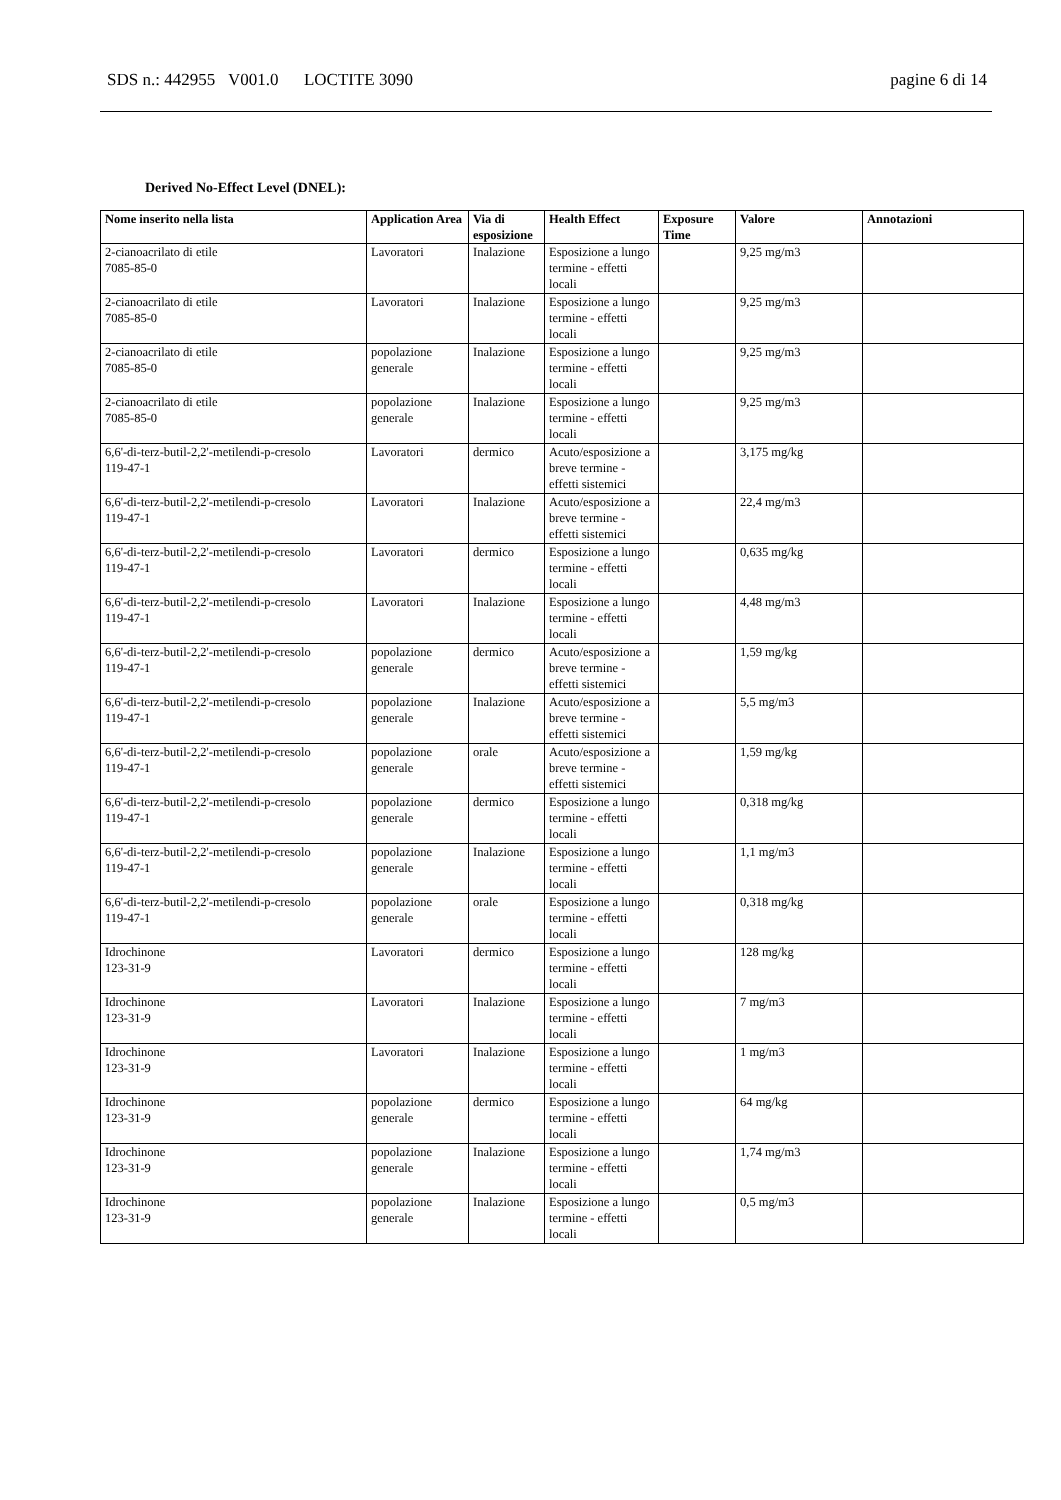SDS n.: 442955 V001.0 LOCTITE 3090 pagine 6 di 14
Derived No-Effect Level (DNEL):
| Nome inserito nella lista | Application Area | Via di esposizione | Health Effect | Exposure Time | Valore | Annotazioni |
| --- | --- | --- | --- | --- | --- | --- |
| 2-cianoacrilato di etile 7085-85-0 | Lavoratori | Inalazione | Esposizione a lungo termine - effetti locali | | 9,25 mg/m3 | |
| 2-cianoacrilato di etile 7085-85-0 | Lavoratori | Inalazione | Esposizione a lungo termine - effetti locali | | 9,25 mg/m3 | |
| 2-cianoacrilato di etile 7085-85-0 | popolazione generale | Inalazione | Esposizione a lungo termine - effetti locali | | 9,25 mg/m3 | |
| 2-cianoacrilato di etile 7085-85-0 | popolazione generale | Inalazione | Esposizione a lungo termine - effetti locali | | 9,25 mg/m3 | |
| 6,6'-di-terz-butil-2,2'-metilendi-p-cresolo 119-47-1 | Lavoratori | dermico | Acuto/esposizione a breve termine - effetti sistemici | | 3,175 mg/kg | |
| 6,6'-di-terz-butil-2,2'-metilendi-p-cresolo 119-47-1 | Lavoratori | Inalazione | Acuto/esposizione a breve termine - effetti sistemici | | 22,4 mg/m3 | |
| 6,6'-di-terz-butil-2,2'-metilendi-p-cresolo 119-47-1 | Lavoratori | dermico | Esposizione a lungo termine - effetti locali | | 0,635 mg/kg | |
| 6,6'-di-terz-butil-2,2'-metilendi-p-cresolo 119-47-1 | Lavoratori | Inalazione | Esposizione a lungo termine - effetti locali | | 4,48 mg/m3 | |
| 6,6'-di-terz-butil-2,2'-metilendi-p-cresolo 119-47-1 | popolazione generale | dermico | Acuto/esposizione a breve termine - effetti sistemici | | 1,59 mg/kg | |
| 6,6'-di-terz-butil-2,2'-metilendi-p-cresolo 119-47-1 | popolazione generale | Inalazione | Acuto/esposizione a breve termine - effetti sistemici | | 5,5 mg/m3 | |
| 6,6'-di-terz-butil-2,2'-metilendi-p-cresolo 119-47-1 | popolazione generale | orale | Acuto/esposizione a breve termine - effetti sistemici | | 1,59 mg/kg | |
| 6,6'-di-terz-butil-2,2'-metilendi-p-cresolo 119-47-1 | popolazione generale | dermico | Esposizione a lungo termine - effetti locali | | 0,318 mg/kg | |
| 6,6'-di-terz-butil-2,2'-metilendi-p-cresolo 119-47-1 | popolazione generale | Inalazione | Esposizione a lungo termine - effetti locali | | 1,1 mg/m3 | |
| 6,6'-di-terz-butil-2,2'-metilendi-p-cresolo 119-47-1 | popolazione generale | orale | Esposizione a lungo termine - effetti locali | | 0,318 mg/kg | |
| Idrochinone 123-31-9 | Lavoratori | dermico | Esposizione a lungo termine - effetti locali | | 128 mg/kg | |
| Idrochinone 123-31-9 | Lavoratori | Inalazione | Esposizione a lungo termine - effetti locali | | 7 mg/m3 | |
| Idrochinone 123-31-9 | Lavoratori | Inalazione | Esposizione a lungo termine - effetti locali | | 1 mg/m3 | |
| Idrochinone 123-31-9 | popolazione generale | dermico | Esposizione a lungo termine - effetti locali | | 64 mg/kg | |
| Idrochinone 123-31-9 | popolazione generale | Inalazione | Esposizione a lungo termine - effetti locali | | 1,74 mg/m3 | |
| Idrochinone 123-31-9 | popolazione generale | Inalazione | Esposizione a lungo termine - effetti locali | | 0,5 mg/m3 | |